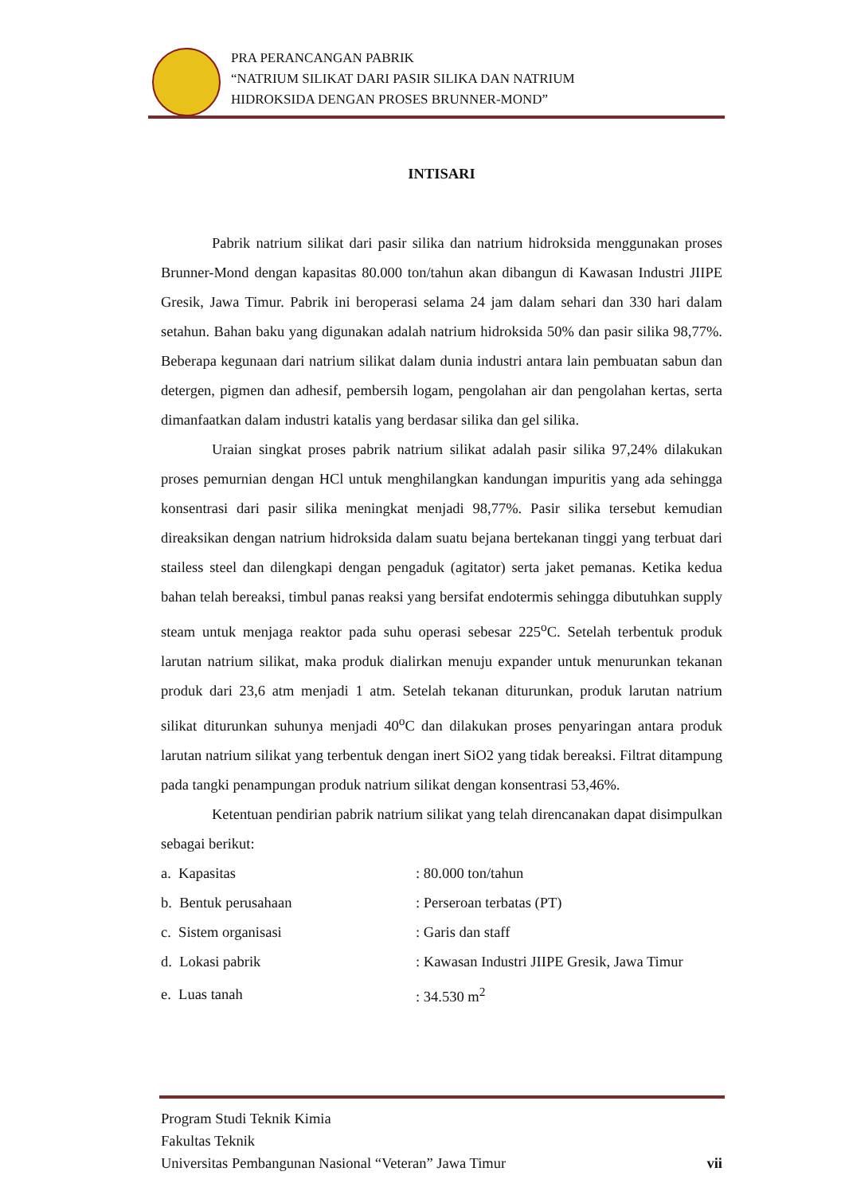PRA PERANCANGAN PABRIK
“NATRIUM SILIKAT DARI PASIR SILIKA DAN NATRIUM
HIDROKSIDA DENGAN PROSES BRUNNER-MOND”
INTISARI
Pabrik natrium silikat dari pasir silika dan natrium hidroksida menggunakan proses Brunner-Mond dengan kapasitas 80.000 ton/tahun akan dibangun di Kawasan Industri JIIPE Gresik, Jawa Timur. Pabrik ini beroperasi selama 24 jam dalam sehari dan 330 hari dalam setahun. Bahan baku yang digunakan adalah natrium hidroksida 50% dan pasir silika 98,77%. Beberapa kegunaan dari natrium silikat dalam dunia industri antara lain pembuatan sabun dan detergen, pigmen dan adhesif, pembersih logam, pengolahan air dan pengolahan kertas, serta dimanfaatkan dalam industri katalis yang berdasar silika dan gel silika.
Uraian singkat proses pabrik natrium silikat adalah pasir silika 97,24% dilakukan proses pemurnian dengan HCl untuk menghilangkan kandungan impuritis yang ada sehingga konsentrasi dari pasir silika meningkat menjadi 98,77%. Pasir silika tersebut kemudian direaksikan dengan natrium hidroksida dalam suatu bejana bertekanan tinggi yang terbuat dari stailess steel dan dilengkapi dengan pengaduk (agitator) serta jaket pemanas. Ketika kedua bahan telah bereaksi, timbul panas reaksi yang bersifat endotermis sehingga dibutuhkan supply steam untuk menjaga reaktor pada suhu operasi sebesar 225<sup>o</sup>C. Setelah terbentuk produk larutan natrium silikat, maka produk dialirkan menuju expander untuk menurunkan tekanan produk dari 23,6 atm menjadi 1 atm. Setelah tekanan diturunkan, produk larutan natrium silikat diturunkan suhunya menjadi 40<sup>o</sup>C dan dilakukan proses penyaringan antara produk larutan natrium silikat yang terbentuk dengan inert SiO2 yang tidak bereaksi. Filtrat ditampung pada tangki penampungan produk natrium silikat dengan konsentrasi 53,46%.
Ketentuan pendirian pabrik natrium silikat yang telah direncanakan dapat disimpulkan sebagai berikut:
| a. Kapasitas | : 80.000 ton/tahun |
| b. Bentuk perusahaan | : Perseroan terbatas (PT) |
| c. Sistem organisasi | : Garis dan staff |
| d. Lokasi pabrik | : Kawasan Industri JIIPE Gresik, Jawa Timur |
| e. Luas tanah | : 34.530 m<sup>2</sup> |
Program Studi Teknik Kimia
Fakultas Teknik
Universitas Pembangunan Nasional “Veteran” Jawa Timur vii